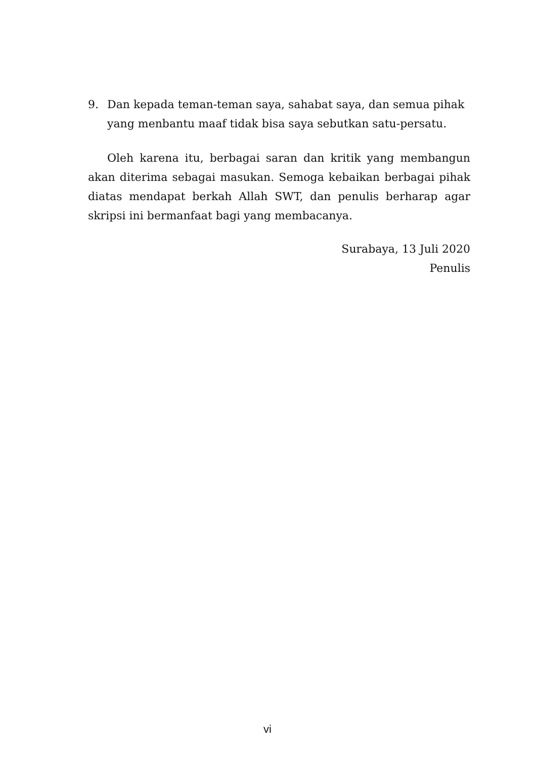9. Dan kepada teman-teman saya, sahabat saya, dan semua pihak yang menbantu maaf tidak bisa saya sebutkan satu-persatu.
Oleh karena itu, berbagai saran dan kritik yang membangun akan diterima sebagai masukan. Semoga kebaikan berbagai pihak diatas mendapat berkah Allah SWT, dan penulis berharap agar skripsi ini bermanfaat bagi yang membacanya.
Surabaya, 13 Juli 2020
Penulis
vi